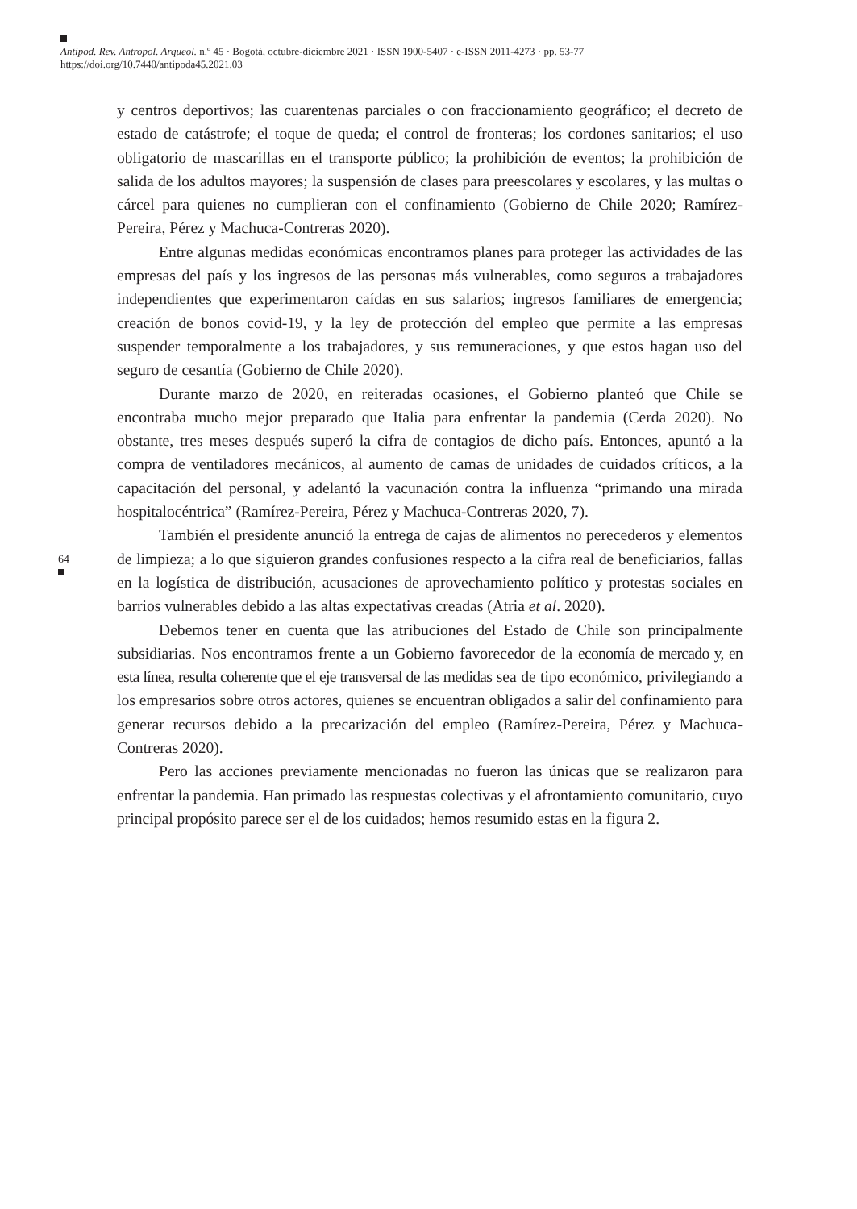Antipod. Rev. Antropol. Arqueol. n.º 45 · Bogotá, octubre-diciembre 2021 · ISSN 1900-5407 · e-ISSN 2011-4273 · pp. 53-77
https://doi.org/10.7440/antipoda45.2021.03
64
y centros deportivos; las cuarentenas parciales o con fraccionamiento geográfico; el decreto de estado de catástrofe; el toque de queda; el control de fronteras; los cordones sanitarios; el uso obligatorio de mascarillas en el transporte público; la prohibición de eventos; la prohibición de salida de los adultos mayores; la suspensión de clases para preescolares y escolares, y las multas o cárcel para quienes no cumplieran con el confinamiento (Gobierno de Chile 2020; Ramírez-Pereira, Pérez y Machuca-Contreras 2020).
Entre algunas medidas económicas encontramos planes para proteger las actividades de las empresas del país y los ingresos de las personas más vulnerables, como seguros a trabajadores independientes que experimentaron caídas en sus salarios; ingresos familiares de emergencia; creación de bonos covid-19, y la ley de protección del empleo que permite a las empresas suspender temporalmente a los trabajadores, y sus remuneraciones, y que estos hagan uso del seguro de cesantía (Gobierno de Chile 2020).
Durante marzo de 2020, en reiteradas ocasiones, el Gobierno planteó que Chile se encontraba mucho mejor preparado que Italia para enfrentar la pandemia (Cerda 2020). No obstante, tres meses después superó la cifra de contagios de dicho país. Entonces, apuntó a la compra de ventiladores mecánicos, al aumento de camas de unidades de cuidados críticos, a la capacitación del personal, y adelantó la vacunación contra la influenza “primando una mirada hospitalocéntrica” (Ramírez-Pereira, Pérez y Machuca-Contreras 2020, 7).
También el presidente anunció la entrega de cajas de alimentos no perecederos y elementos de limpieza; a lo que siguieron grandes confusiones respecto a la cifra real de beneficiarios, fallas en la logística de distribución, acusaciones de aprovechamiento político y protestas sociales en barrios vulnerables debido a las altas expectativas creadas (Atria et al. 2020).
Debemos tener en cuenta que las atribuciones del Estado de Chile son principalmente subsidiarias. Nos encontramos frente a un Gobierno favorecedor de la economía de mercado y, en esta línea, resulta coherente que el eje transversal de las medidas sea de tipo económico, privilegiando a los empresarios sobre otros actores, quienes se encuentran obligados a salir del confinamiento para generar recursos debido a la precarización del empleo (Ramírez-Pereira, Pérez y Machuca-Contreras 2020).
Pero las acciones previamente mencionadas no fueron las únicas que se realizaron para enfrentar la pandemia. Han primado las respuestas colectivas y el afrontamiento comunitario, cuyo principal propósito parece ser el de los cuidados; hemos resumido estas en la figura 2.